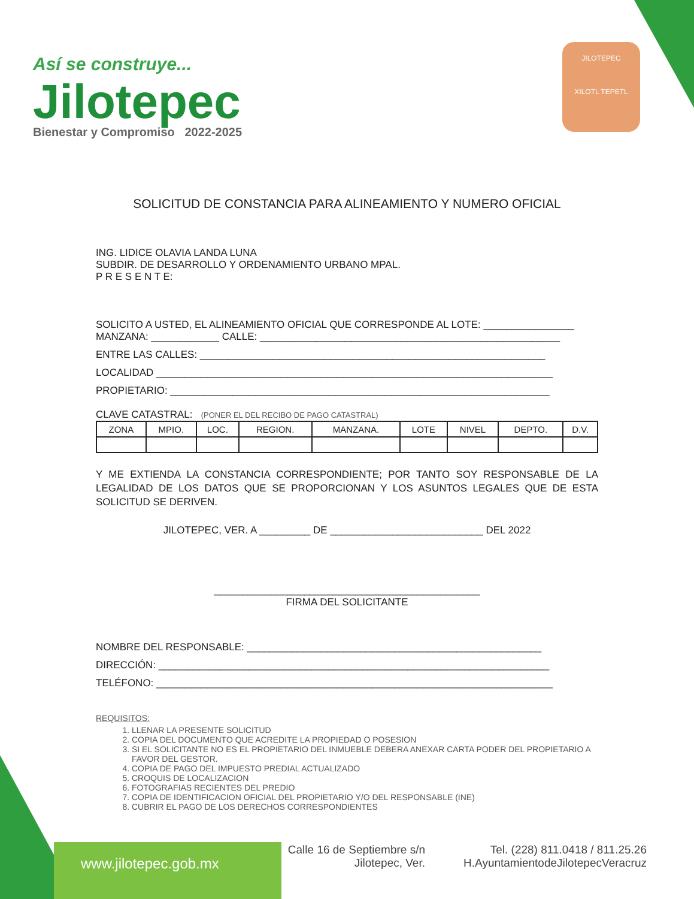Así se construye...
Jilotepec
Bienestar y Compromiso 2022-2025
JILOTEPEC
XILOTL TEPETL
SOLICITUD DE CONSTANCIA PARA ALINEAMIENTO Y NUMERO OFICIAL
ING. LIDICE OLAVIA LANDA LUNA
SUBDIR. DE DESARROLLO Y ORDENAMIENTO URBANO MPAL.
P R E S E N T E:
SOLICITO A USTED, EL ALINEAMIENTO OFICIAL QUE CORRESPONDE AL LOTE: ________________
MANZANA: ____________ CALLE: _____________________________________________________
ENTRE LAS CALLES: _____________________________________________________________
LOCALIDAD ______________________________________________________________________
PROPIETARIO: ___________________________________________________________________
CLAVE CATASTRAL: (PONER EL DEL RECIBO DE PAGO CATASTRAL)
| ZONA | MPIO. | LOC. | REGION. | MANZANA. | LOTE | NIVEL | DEPTO. | D.V. |
Y ME EXTIENDA LA CONSTANCIA CORRESPONDIENTE; POR TANTO SOY RESPONSABLE DE LA LEGALIDAD DE LOS DATOS QUE SE PROPORCIONAN Y LOS ASUNTOS LEGALES QUE DE ESTA SOLICITUD SE DERIVEN.
JILOTEPEC, VER. A _________ DE ___________________________ DEL 2022
_______________________________________________
FIRMA DEL SOLICITANTE
NOMBRE DEL RESPONSABLE: ____________________________________________________
DIRECCIÓN: _____________________________________________________________________
TELÉFONO: ______________________________________________________________________
REQUISITOS:
1. LLENAR LA PRESENTE SOLICITUD
2. COPIA DEL DOCUMENTO QUE ACREDITE LA PROPIEDAD O POSESION
3. SI EL SOLICITANTE NO ES EL PROPIETARIO DEL INMUEBLE DEBERA ANEXAR CARTA PODER DEL PROPIETARIO A FAVOR DEL GESTOR.
4. COPIA DE PAGO DEL IMPUESTO PREDIAL ACTUALIZADO
5. CROQUIS DE LOCALIZACION
6. FOTOGRAFIAS RECIENTES DEL PREDIO
7. COPIA DE IDENTIFICACION OFICIAL DEL PROPIETARIO Y/O DEL RESPONSABLE (INE)
8. CUBRIR EL PAGO DE LOS DERECHOS CORRESPONDIENTES
www.jilotepec.gob.mx
Calle 16 de Septiembre s/n
Jilotepec, Ver.
Tel. (228) 811.0418 / 811.25.26
H.AyuntamientodeJilotepecVeracruz